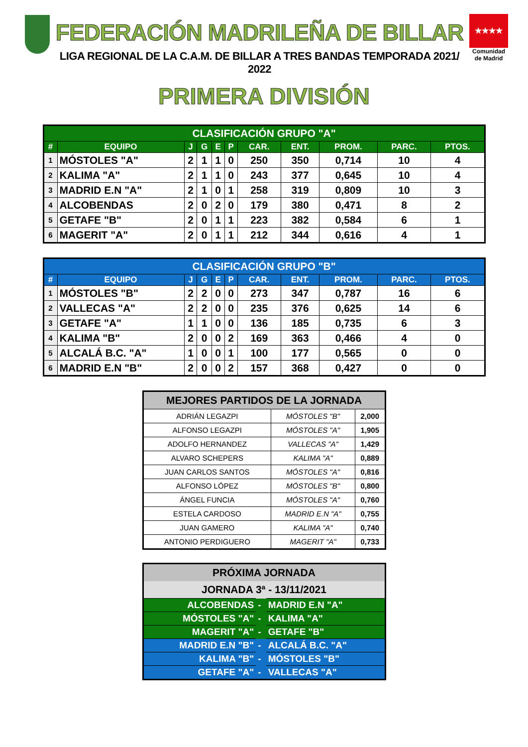FEDERACIÓN MADRILEÑA DE BILLAR
LIGA REGIONAL DE LA C.A.M. DE BILLAR A TRES BANDAS TEMPORADA 2021/ 2022
★★★★
Comunidad de Madrid
PRIMERA DIVISIÓN
| CLASIFICACIÓN GRUPO "A" | | | | | | | | | | |
| --- | --- | --- | --- | --- | --- | --- | --- | --- | --- | --- |
| # | EQUIPO | J | G | E | P | CAR. | ENT. | PROM. | PARC. | PTOS. |
| 1 | MÓSTOLES "A" | 2 | 1 | 1 | 0 | 250 | 350 | 0,714 | 10 | 4 |
| 2 | KALIMA "A" | 2 | 1 | 1 | 0 | 243 | 377 | 0,645 | 10 | 4 |
| 3 | MADRID E.N "A" | 2 | 1 | 0 | 1 | 258 | 319 | 0,809 | 10 | 3 |
| 4 | ALCOBENDAS | 2 | 0 | 2 | 0 | 179 | 380 | 0,471 | 8 | 2 |
| 5 | GETAFE "B" | 2 | 0 | 1 | 1 | 223 | 382 | 0,584 | 6 | 1 |
| 6 | MAGERIT "A" | 2 | 0 | 1 | 1 | 212 | 344 | 0,616 | 4 | 1 |
| CLASIFICACIÓN GRUPO "B" | | | | | | | | | | |
| --- | --- | --- | --- | --- | --- | --- | --- | --- | --- | --- |
| # | EQUIPO | J | G | E | P | CAR. | ENT. | PROM. | PARC. | PTOS. |
| 1 | MÓSTOLES "B" | 2 | 2 | 0 | 0 | 273 | 347 | 0,787 | 16 | 6 |
| 2 | VALLECAS "A" | 2 | 2 | 0 | 0 | 235 | 376 | 0,625 | 14 | 6 |
| 3 | GETAFE "A" | 1 | 1 | 0 | 0 | 136 | 185 | 0,735 | 6 | 3 |
| 4 | KALIMA "B" | 2 | 0 | 0 | 2 | 169 | 363 | 0,466 | 4 | 0 |
| 5 | ALCALÁ B.C. "A" | 1 | 0 | 0 | 1 | 100 | 177 | 0,565 | 0 | 0 |
| 6 | MADRID E.N "B" | 2 | 0 | 0 | 2 | 157 | 368 | 0,427 | 0 | 0 |
| MEJORES PARTIDOS DE LA JORNADA | | |
| --- | --- | --- |
| ADRIÁN LEGAZPI | MÓSTOLES "B" | 2,000 |
| ALFONSO LEGAZPI | MÓSTOLES "A" | 1,905 |
| ADOLFO HERNANDEZ | VALLECAS "A" | 1,429 |
| ALVARO SCHEPERS | KALIMA "A" | 0,889 |
| JUAN CARLOS SANTOS | MÓSTOLES "A" | 0,816 |
| ALFONSO LÓPEZ | MÓSTOLES "B" | 0,800 |
| ÁNGEL FUNCIA | MÓSTOLES "A" | 0,760 |
| ESTELA CARDOSO | MADRID E.N "A" | 0,755 |
| JUAN GAMERO | KALIMA "A" | 0,740 |
| ANTONIO PERDIGUERO | MAGERIT "A" | 0,733 |
| PRÓXIMA JORNADA | | |
| --- | --- | --- |
| JORNADA 3ª - 13/11/2021 | | |
| ALCOBENDAS | - | MADRID E.N "A" |
| MÓSTOLES "A" | - | KALIMA "A" |
| MAGERIT "A" | - | GETAFE "B" |
| MADRID E.N "B" | - | ALCALÁ B.C. "A" |
| KALIMA "B" | - | MÓSTOLES "B" |
| GETAFE "A" | - | VALLECAS "A" |